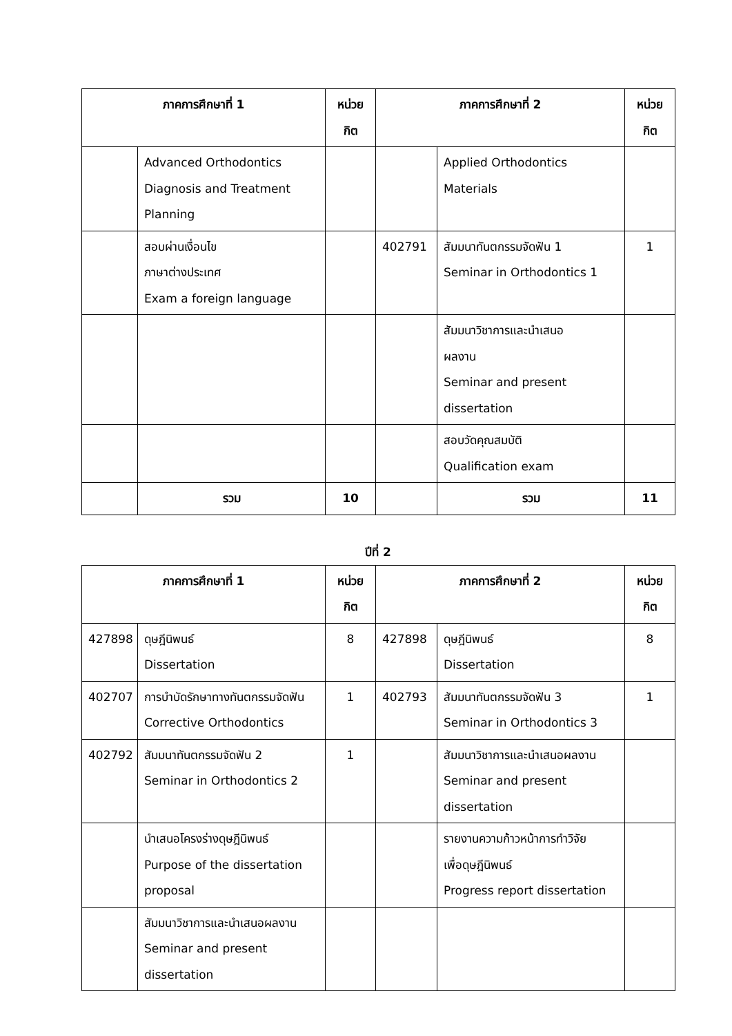| ภาคการศึกษาที่ 1 | | หน่วย กิต | ภาคการศึกษาที่ 2 | | หน่วย กิต |
| --- | --- | --- | --- | --- | --- |
| | Advanced Orthodontics Diagnosis and Treatment Planning | | | Applied Orthodontics Materials | |
| | สอบผ่านเงื่อนไข ภาษาต่างประเทศ Exam a foreign language | | 402791 | สัมมนาทันตกรรมจัดฟัน 1 Seminar in Orthodontics 1 | 1 |
| | | | | สัมมนาวิชาการและนำเสนอ ผลงาน Seminar and present dissertation | |
| | | | | สอบวัดคุณสมบัติ Qualification exam | |
| | รวม | 10 | | รวม | 11 |
ปีที่ 2
| ภาคการศึกษาที่ 1 | | หน่วย กิต | ภาคการศึกษาที่ 2 | | หน่วย กิต |
| --- | --- | --- | --- | --- | --- |
| 427898 | ดุษฎีนิพนธ์ Dissertation | 8 | 427898 | ดุษฎีนิพนธ์ Dissertation | 8 |
| 402707 | การบำบัดรักษาทางทันตกรรมจัดฟัน Corrective Orthodontics | 1 | 402793 | สัมมนาทันตกรรมจัดฟัน 3 Seminar in Orthodontics 3 | 1 |
| 402792 | สัมมนาทันตกรรมจัดฟัน 2 Seminar in Orthodontics 2 | 1 | | สัมมนาวิชาการและนำเสนอผลงาน Seminar and present dissertation | |
| | นำเสนอโครงร่างดุษฎีนิพนธ์ Purpose of the dissertation proposal | | | รายงานความก้าวหน้าการทำวิจัย เพื่อดุษฎีนิพนธ์ Progress report dissertation | |
| | สัมมนาวิชาการและนำเสนอผลงาน Seminar and present dissertation | | | | |